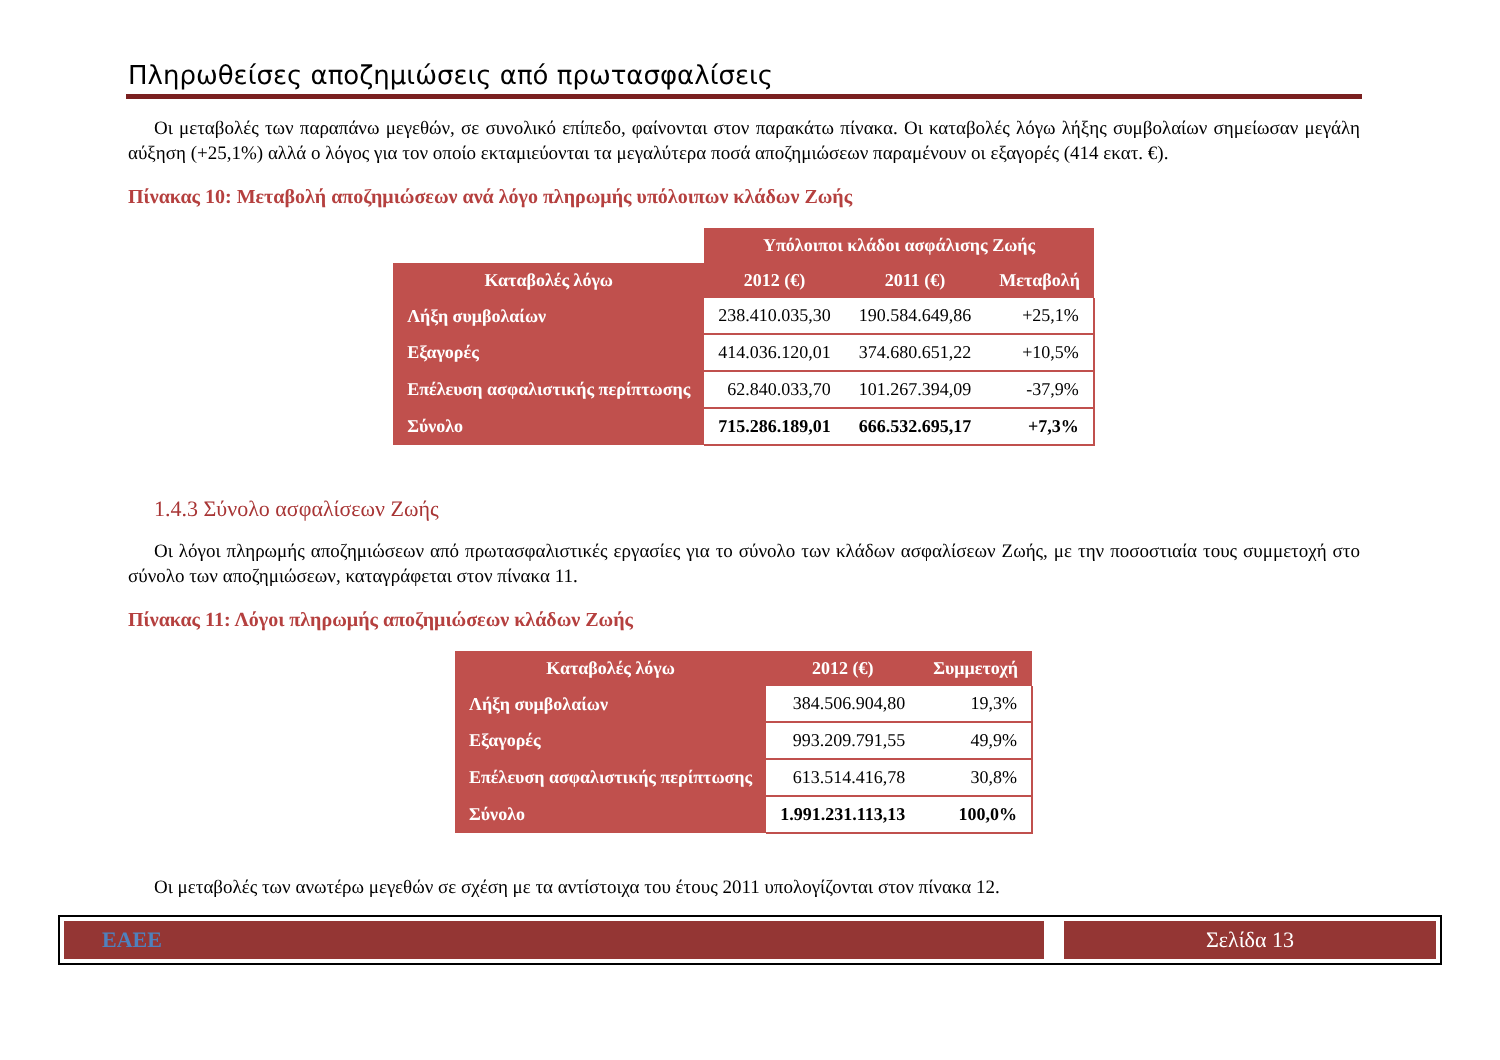Πληρωθείσες αποζημιώσεις από πρωτασφαλίσεις
Οι μεταβολές των παραπάνω μεγεθών, σε συνολικό επίπεδο, φαίνονται στον παρακάτω πίνακα. Οι καταβολές λόγω λήξης συμβολαίων σημείωσαν μεγάλη αύξηση (+25,1%) αλλά ο λόγος για τον οποίο εκταμιεύονται τα μεγαλύτερα ποσά αποζημιώσεων παραμένουν οι εξαγορές (414 εκατ. €).
Πίνακας 10: Μεταβολή αποζημιώσεων ανά λόγο πληρωμής υπόλοιπων κλάδων Ζωής
| | Υπόλοιποι κλάδοι ασφάλισης Ζωής | | |
| --- | --- | --- | --- |
| Καταβολές λόγω | 2012 (€) | 2011 (€) | Μεταβολή |
| Λήξη συμβολαίων | 238.410.035,30 | 190.584.649,86 | +25,1% |
| Εξαγορές | 414.036.120,01 | 374.680.651,22 | +10,5% |
| Επέλευση ασφαλιστικής περίπτωσης | 62.840.033,70 | 101.267.394,09 | -37,9% |
| Σύνολο | 715.286.189,01 | 666.532.695,17 | +7,3% |
1.4.3 Σύνολο ασφαλίσεων Ζωής
Οι λόγοι πληρωμής αποζημιώσεων από πρωτασφαλιστικές εργασίες για το σύνολο των κλάδων ασφαλίσεων Ζωής, με την ποσοστιαία τους συμμετοχή στο σύνολο των αποζημιώσεων, καταγράφεται στον πίνακα 11.
Πίνακας 11: Λόγοι πληρωμής αποζημιώσεων κλάδων Ζωής
| Καταβολές λόγω | 2012 (€) | Συμμετοχή |
| --- | --- | --- |
| Λήξη συμβολαίων | 384.506.904,80 | 19,3% |
| Εξαγορές | 993.209.791,55 | 49,9% |
| Επέλευση ασφαλιστικής περίπτωσης | 613.514.416,78 | 30,8% |
| Σύνολο | 1.991.231.113,13 | 100,0% |
Οι μεταβολές των ανωτέρω μεγεθών σε σχέση με τα αντίστοιχα του έτους 2011 υπολογίζονται στον πίνακα 12.
ΕΑΕΕ Σελίδα 13